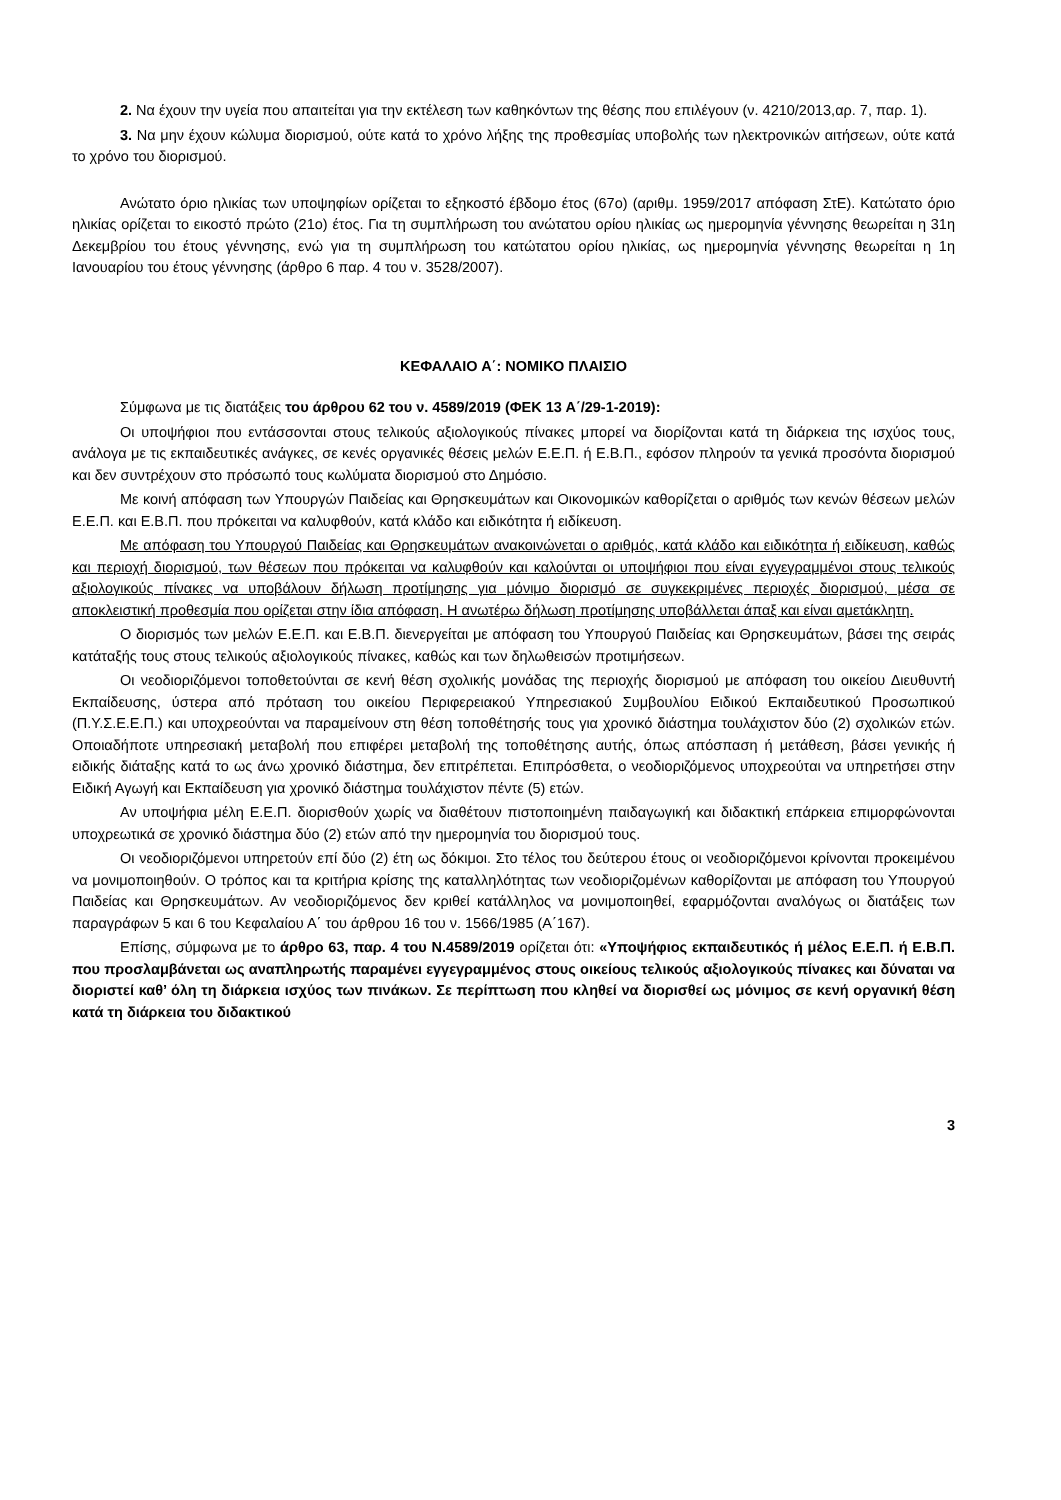2. Να έχουν την υγεία που απαιτείται για την εκτέλεση των καθηκόντων της θέσης που επιλέγουν (ν. 4210/2013,αρ. 7, παρ. 1).
3. Να μην έχουν κώλυμα διορισμού, ούτε κατά το χρόνο λήξης της προθεσμίας υποβολής των ηλεκτρονικών αιτήσεων, ούτε κατά το χρόνο του διορισμού.
Ανώτατο όριο ηλικίας των υποψηφίων ορίζεται το εξηκοστό έβδομο έτος (67ο) (αριθμ. 1959/2017 απόφαση ΣτΕ). Κατώτατο όριο ηλικίας ορίζεται το εικοστό πρώτο (21ο) έτος. Για τη συμπλήρωση του ανώτατου ορίου ηλικίας ως ημερομηνία γέννησης θεωρείται η 31η Δεκεμβρίου του έτους γέννησης, ενώ για τη συμπλήρωση του κατώτατου ορίου ηλικίας, ως ημερομηνία γέννησης θεωρείται η 1η Ιανουαρίου του έτους γέννησης (άρθρο 6 παρ. 4 του ν. 3528/2007).
ΚΕΦΑΛΑΙΟ Α΄: ΝΟΜΙΚΟ ΠΛΑΙΣΙΟ
Σύμφωνα με τις διατάξεις του άρθρου 62 του ν. 4589/2019 (ΦΕΚ 13 Α΄/29-1-2019):
Οι υποψήφιοι που εντάσσονται στους τελικούς αξιολογικούς πίνακες μπορεί να διορίζονται κατά τη διάρκεια της ισχύος τους, ανάλογα με τις εκπαιδευτικές ανάγκες, σε κενές οργανικές θέσεις μελών Ε.Ε.Π. ή Ε.Β.Π., εφόσον πληρούν τα γενικά προσόντα διορισμού και δεν συντρέχουν στο πρόσωπό τους κωλύματα διορισμού στο Δημόσιο.
Με κοινή απόφαση των Υπουργών Παιδείας και Θρησκευμάτων και Οικονομικών καθορίζεται ο αριθμός των κενών θέσεων μελών Ε.Ε.Π. και Ε.Β.Π. που πρόκειται να καλυφθούν, κατά κλάδο και ειδικότητα ή ειδίκευση.
Με απόφαση του Υπουργού Παιδείας και Θρησκευμάτων ανακοινώνεται ο αριθμός, κατά κλάδο και ειδικότητα ή ειδίκευση, καθώς και περιοχή διορισμού, των θέσεων που πρόκειται να καλυφθούν και καλούνται οι υποψήφιοι που είναι εγγεγραμμένοι στους τελικούς αξιολογικούς πίνακες να υποβάλουν δήλωση προτίμησης για μόνιμο διορισμό σε συγκεκριμένες περιοχές διορισμού, μέσα σε αποκλειστική προθεσμία που ορίζεται στην ίδια απόφαση. Η ανωτέρω δήλωση προτίμησης υποβάλλεται άπαξ και είναι αμετάκλητη.
Ο διορισμός των μελών Ε.Ε.Π. και Ε.Β.Π. διενεργείται με απόφαση του Υπουργού Παιδείας και Θρησκευμάτων, βάσει της σειράς κατάταξής τους στους τελικούς αξιολογικούς πίνακες, καθώς και των δηλωθεισών προτιμήσεων.
Οι νεοδιοριζόμενοι τοποθετούνται σε κενή θέση σχολικής μονάδας της περιοχής διορισμού με απόφαση του οικείου Διευθυντή Εκπαίδευσης, ύστερα από πρόταση του οικείου Περιφερειακού Υπηρεσιακού Συμβουλίου Ειδικού Εκπαιδευτικού Προσωπικού (Π.Υ.Σ.Ε.Ε.Π.) και υποχρεούνται να παραμείνουν στη θέση τοποθέτησής τους για χρονικό διάστημα τουλάχιστον δύο (2) σχολικών ετών. Οποιαδήποτε υπηρεσιακή μεταβολή που επιφέρει μεταβολή της τοποθέτησης αυτής, όπως απόσπαση ή μετάθεση, βάσει γενικής ή ειδικής διάταξης κατά το ως άνω χρονικό διάστημα, δεν επιτρέπεται. Επιπρόσθετα, ο νεοδιοριζόμενος υποχρεούται να υπηρετήσει στην Ειδική Αγωγή και Εκπαίδευση για χρονικό διάστημα τουλάχιστον πέντε (5) ετών.
Αν υποψήφια μέλη Ε.Ε.Π. διορισθούν χωρίς να διαθέτουν πιστοποιημένη παιδαγωγική και διδακτική επάρκεια επιμορφώνονται υποχρεωτικά σε χρονικό διάστημα δύο (2) ετών από την ημερομηνία του διορισμού τους.
Οι νεοδιοριζόμενοι υπηρετούν επί δύο (2) έτη ως δόκιμοι. Στο τέλος του δεύτερου έτους οι νεοδιοριζόμενοι κρίνονται προκειμένου να μονιμοποιηθούν. Ο τρόπος και τα κριτήρια κρίσης της καταλληλότητας των νεοδιοριζομένων καθορίζονται με απόφαση του Υπουργού Παιδείας και Θρησκευμάτων. Αν νεοδιοριζόμενος δεν κριθεί κατάλληλος να μονιμοποιηθεί, εφαρμόζονται αναλόγως οι διατάξεις των παραγράφων 5 και 6 του Κεφαλαίου Α΄ του άρθρου 16 του ν. 1566/1985 (Α΄167).
Επίσης, σύμφωνα με το άρθρο 63, παρ. 4 του Ν.4589/2019 ορίζεται ότι: «Υποψήφιος εκπαιδευτικός ή μέλος Ε.Ε.Π. ή Ε.Β.Π. που προσλαμβάνεται ως αναπληρωτής παραμένει εγγεγραμμένος στους οικείους τελικούς αξιολογικούς πίνακες και δύναται να διοριστεί καθ’ όλη τη διάρκεια ισχύος των πινάκων. Σε περίπτωση που κληθεί να διορισθεί ως μόνιμος σε κενή οργανική θέση κατά τη διάρκεια του διδακτικού
3